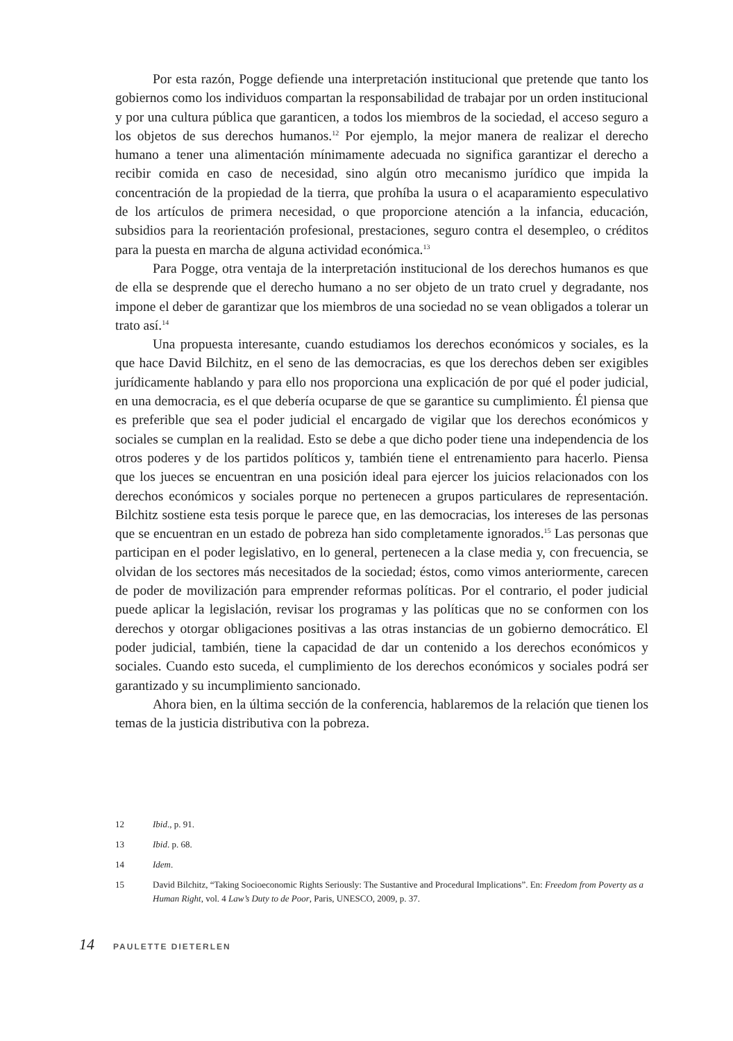Por esta razón, Pogge defiende una interpretación institucional que pretende que tanto los gobiernos como los individuos compartan la responsabilidad de trabajar por un orden institucional y por una cultura pública que garanticen, a todos los miembros de la sociedad, el acceso seguro a los objetos de sus derechos humanos.<sup>12</sup> Por ejemplo, la mejor manera de realizar el derecho humano a tener una alimentación mínimamente adecuada no significa garantizar el derecho a recibir comida en caso de necesidad, sino algún otro mecanismo jurídico que impida la concentración de la propiedad de la tierra, que prohíba la usura o el acaparamiento especulativo de los artículos de primera necesidad, o que proporcione atención a la infancia, educación, subsidios para la reorientación profesional, prestaciones, seguro contra el desempleo, o créditos para la puesta en marcha de alguna actividad económica.<sup>13</sup>
Para Pogge, otra ventaja de la interpretación institucional de los derechos humanos es que de ella se desprende que el derecho humano a no ser objeto de un trato cruel y degradante, nos impone el deber de garantizar que los miembros de una sociedad no se vean obligados a tolerar un trato así.<sup>14</sup>
Una propuesta interesante, cuando estudiamos los derechos económicos y sociales, es la que hace David Bilchitz, en el seno de las democracias, es que los derechos deben ser exigibles jurídicamente hablando y para ello nos proporciona una explicación de por qué el poder judicial, en una democracia, es el que debería ocuparse de que se garantice su cumplimiento. Él piensa que es preferible que sea el poder judicial el encargado de vigilar que los derechos económicos y sociales se cumplan en la realidad. Esto se debe a que dicho poder tiene una independencia de los otros poderes y de los partidos políticos y, también tiene el entrenamiento para hacerlo. Piensa que los jueces se encuentran en una posición ideal para ejercer los juicios relacionados con los derechos económicos y sociales porque no pertenecen a grupos particulares de representación. Bilchitz sostiene esta tesis porque le parece que, en las democracias, los intereses de las personas que se encuentran en un estado de pobreza han sido completamente ignorados.<sup>15</sup> Las personas que participan en el poder legislativo, en lo general, pertenecen a la clase media y, con frecuencia, se olvidan de los sectores más necesitados de la sociedad; éstos, como vimos anteriormente, carecen de poder de movilización para emprender reformas políticas. Por el contrario, el poder judicial puede aplicar la legislación, revisar los programas y las políticas que no se conformen con los derechos y otorgar obligaciones positivas a las otras instancias de un gobierno democrático. El poder judicial, también, tiene la capacidad de dar un contenido a los derechos económicos y sociales. Cuando esto suceda, el cumplimiento de los derechos económicos y sociales podrá ser garantizado y su incumplimiento sancionado.
Ahora bien, en la última sección de la conferencia, hablaremos de la relación que tienen los temas de la justicia distributiva con la pobreza.
12 Ibid., p. 91.
13 Ibid. p. 68.
14 Idem.
15 David Bilchitz, “Taking Socioeconomic Rights Seriously: The Sustantive and Procedural Implications”. En: Freedom from Poverty as a Human Right, vol. 4 Law’s Duty to de Poor, Paris, UNESCO, 2009, p. 37.
14 PAULETTE DIETERLEN